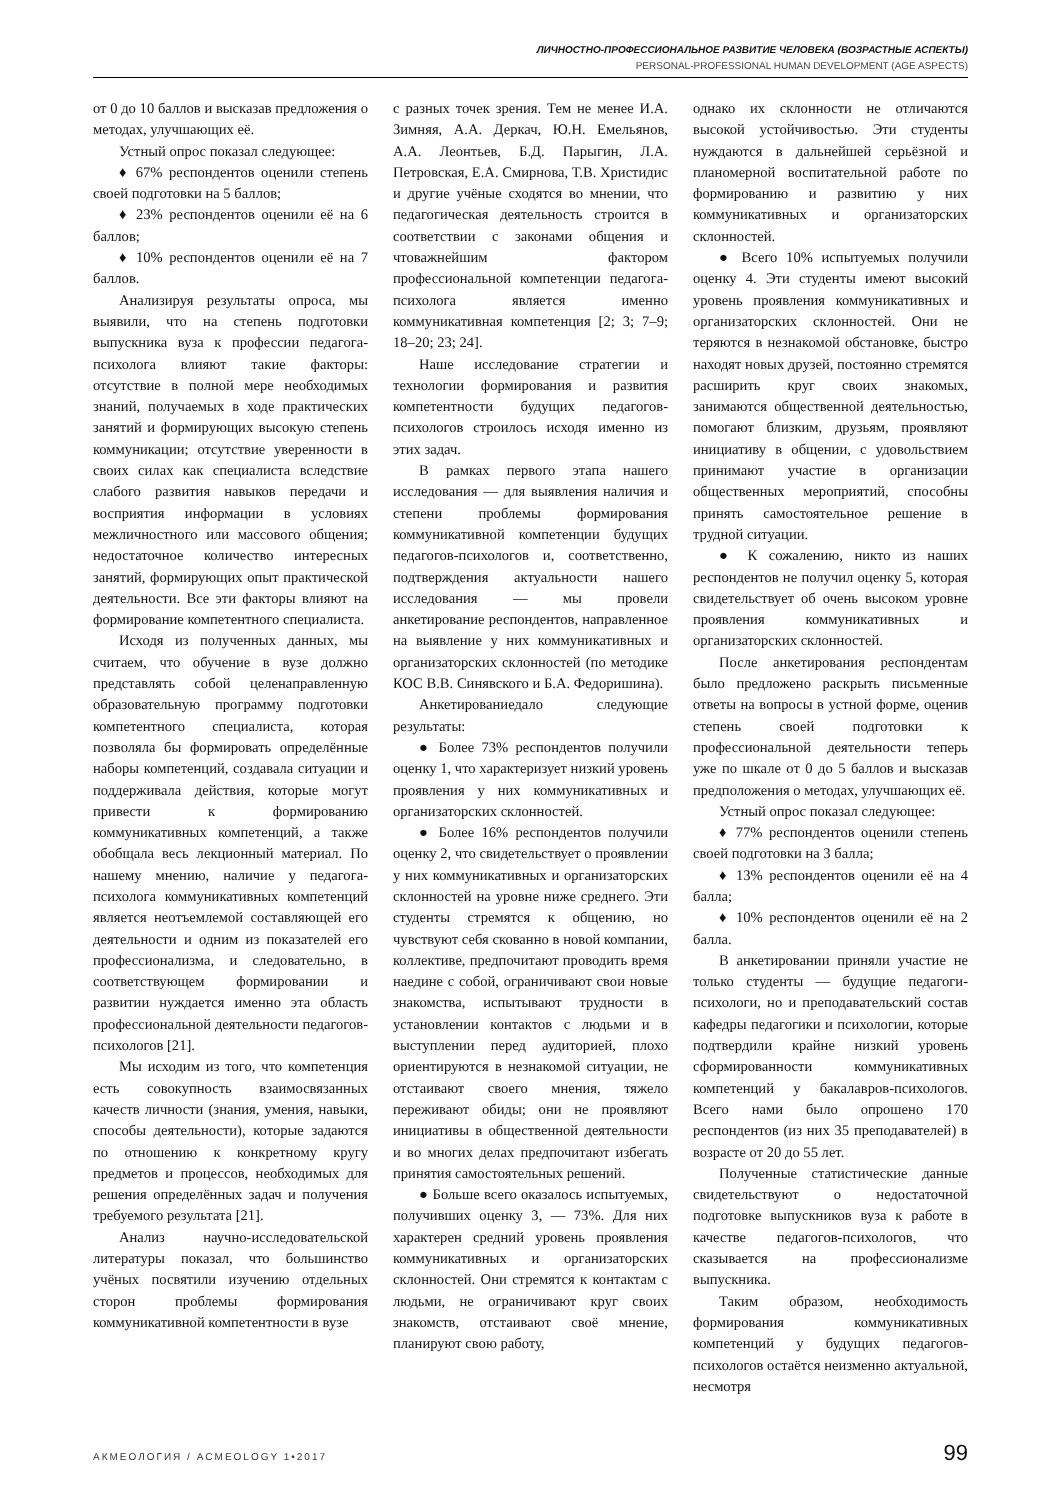ЛИЧНОСТНО-ПРОФЕССИОНАЛЬНОЕ РАЗВИТИЕ ЧЕЛОВЕКА (ВОЗРАСТНЫЕ АСПЕКТЫ)
PERSONAL-PROFESSIONAL HUMAN DEVELOPMENT (AGE ASPECTS)
от 0 до 10 баллов и высказав предложения о методах, улучшающих её.
Устный опрос показал следующее:
♦ 67% респондентов оценили степень своей подготовки на 5 баллов;
♦ 23% респондентов оценили её на 6 баллов;
♦ 10% респондентов оценили её на 7 баллов.
Анализируя результаты опроса, мы выявили, что на степень подготовки выпускника вуза к профессии педагога-психолога влияют такие факторы: отсутствие в полной мере необходимых знаний, получаемых в ходе практических занятий и формирующих высокую степень коммуникации; отсутствие уверенности в своих силах как специалиста вследствие слабого развития навыков передачи и восприятия информации в условиях межличностного или массового общения; недостаточное количество интересных занятий, формирующих опыт практической деятельности. Все эти факторы влияют на формирование компетентного специалиста.
Исходя из полученных данных, мы считаем, что обучение в вузе должно представлять собой целенаправленную образовательную программу подготовки компетентного специалиста, которая позволяла бы формировать определённые наборы компетенций, создавала ситуации и поддерживала действия, которые могут привести к формированию коммуникативных компетенций, а также обобщала весь лекционный материал. По нашему мнению, наличие у педагога-психолога коммуникативных компетенций является неотъемлемой составляющей его деятельности и одним из показателей его профессионализма, и следовательно, в соответствующем формировании и развитии нуждается именно эта область профессиональной деятельности педагогов-психологов [21].
Мы исходим из того, что компетенция есть совокупность взаимосвязанных качеств личности (знания, умения, навыки, способы деятельности), которые задаются по отношению к конкретному кругу предметов и процессов, необходимых для решения определённых задач и получения требуемого результата [21].
Анализ научно-исследовательской литературы показал, что большинство учёных посвятили изучению отдельных сторон проблемы формирования коммуникативной компетентности в вузе
с разных точек зрения. Тем не менее И.А. Зимняя, А.А. Деркач, Ю.Н. Емельянов, А.А. Леонтьев, Б.Д. Парыгин, Л.А. Петровская, Е.А. Смирнова, Т.В. Христидис и другие учёные сходятся во мнении, что педагогическая деятельность строится в соответствии с законами общения и чтоважнейшим фактором профессиональной компетенции педагога-психолога является именно коммуникативная компетенция [2; 3; 7–9; 18–20; 23; 24].
Наше исследование стратегии и технологии формирования и развития компетентности будущих педагогов-психологов строилось исходя именно из этих задач.
В рамках первого этапа нашего исследования — для выявления наличия и степени проблемы формирования коммуникативной компетенции будущих педагогов-психологов и, соответственно, подтверждения актуальности нашего исследования — мы провели анкетирование респондентов, направленное на выявление у них коммуникативных и организаторских склонностей (по методике КОС В.В. Синявского и Б.А. Федоришина).
Анкетированиедало следующие результаты:
● Более 73% респондентов получили оценку 1, что характеризует низкий уровень проявления у них коммуникативных и организаторских склонностей.
● Более 16% респондентов получили оценку 2, что свидетельствует о проявлении у них коммуникативных и организаторских склонностей на уровне ниже среднего. Эти студенты стремятся к общению, но чувствуют себя скованно в новой компании, коллективе, предпочитают проводить время наедине с собой, ограничивают свои новые знакомства, испытывают трудности в установлении контактов с людьми и в выступлении перед аудиторией, плохо ориентируются в незнакомой ситуации, не отстаивают своего мнения, тяжело переживают обиды; они не проявляют инициативы в общественной деятельности и во многих делах предпочитают избегать принятия самостоятельных решений.
● Больше всего оказалось испытуемых, получивших оценку 3, — 73%. Для них характерен средний уровень проявления коммуникативных и организаторских склонностей. Они стремятся к контактам с людьми, не ограничивают круг своих знакомств, отстаивают своё мнение, планируют свою работу,
однако их склонности не отличаются высокой устойчивостью. Эти студенты нуждаются в дальнейшей серьёзной и планомерной воспитательной работе по формированию и развитию у них коммуникативных и организаторских склонностей.
● Всего 10% испытуемых получили оценку 4. Эти студенты имеют высокий уровень проявления коммуникативных и организаторских склонностей. Они не теряются в незнакомой обстановке, быстро находят новых друзей, постоянно стремятся расширить круг своих знакомых, занимаются общественной деятельностью, помогают близким, друзьям, проявляют инициативу в общении, с удовольствием принимают участие в организации общественных мероприятий, способны принять самостоятельное решение в трудной ситуации.
● К сожалению, никто из наших респондентов не получил оценку 5, которая свидетельствует об очень высоком уровне проявления коммуникативных и организаторских склонностей.
После анкетирования респондентам было предложено раскрыть письменные ответы на вопросы в устной форме, оценив степень своей подготовки к профессиональной деятельности теперь уже по шкале от 0 до 5 баллов и высказав предположения о методах, улучшающих её.
Устный опрос показал следующее:
♦ 77% респондентов оценили степень своей подготовки на 3 балла;
♦ 13% респондентов оценили её на 4 балла;
♦ 10% респондентов оценили её на 2 балла.
В анкетировании приняли участие не только студенты — будущие педагоги-психологи, но и преподавательский состав кафедры педагогики и психологии, которые подтвердили крайне низкий уровень сформированности коммуникативных компетенций у бакалавров-психологов. Всего нами было опрошено 170 респондентов (из них 35 преподавателей) в возрасте от 20 до 55 лет.
Полученные статистические данные свидетельствуют о недостаточной подготовке выпускников вуза к работе в качестве педагогов-психологов, что сказывается на профессионализме выпускника.
Таким образом, необходимость формирования коммуникативных компетенций у будущих педагогов-психологов остаётся неизменно актуальной, несмотря
АКМЕОЛОГИЯ / ACMEOLOGY 1•2017 99